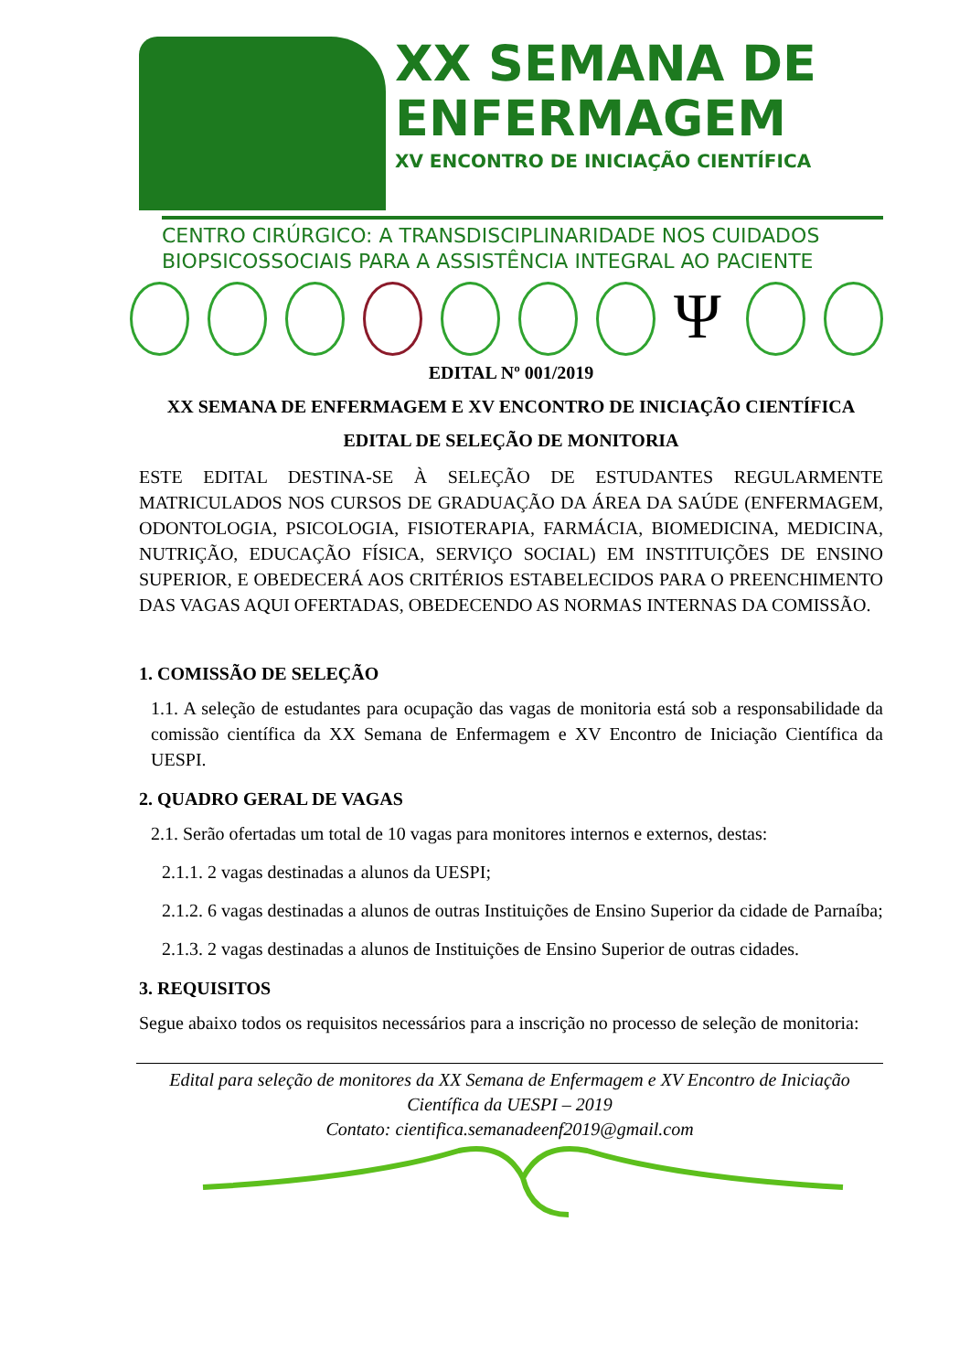XX SEMANA DE
ENFERMAGEM
XV ENCONTRO DE INICIAÇÃO CIENTÍFICA
CENTRO CIRÚRGICO: A TRANSDISCIPLINARIDADE NOS CUIDADOS
BIOPSICOSSOCIAIS PARA A ASSISTÊNCIA INTEGRAL AO PACIENTE
Ψ
EDITAL Nº 001/2019
XX SEMANA DE ENFERMAGEM E XV ENCONTRO DE INICIAÇÃO CIENTÍFICA
EDITAL DE SELEÇÃO DE MONITORIA
ESTE EDITAL DESTINA-SE À SELEÇÃO DE ESTUDANTES REGULARMENTE MATRICULADOS NOS CURSOS DE GRADUAÇÃO DA ÁREA DA SAÚDE (ENFERMAGEM, ODONTOLOGIA, PSICOLOGIA, FISIOTERAPIA, FARMÁCIA, BIOMEDICINA, MEDICINA, NUTRIÇÃO, EDUCAÇÃO FÍSICA, SERVIÇO SOCIAL) EM INSTITUIÇÕES DE ENSINO SUPERIOR, E OBEDECERÁ AOS CRITÉRIOS ESTABELECIDOS PARA O PREENCHIMENTO DAS VAGAS AQUI OFERTADAS, OBEDECENDO AS NORMAS INTERNAS DA COMISSÃO.
1. COMISSÃO DE SELEÇÃO
1.1. A seleção de estudantes para ocupação das vagas de monitoria está sob a responsabilidade da comissão científica da XX Semana de Enfermagem e XV Encontro de Iniciação Científica da UESPI.
2. QUADRO GERAL DE VAGAS
2.1. Serão ofertadas um total de 10 vagas para monitores internos e externos, destas:
2.1.1. 2 vagas destinadas a alunos da UESPI;
2.1.2. 6 vagas destinadas a alunos de outras Instituições de Ensino Superior da cidade de Parnaíba;
2.1.3. 2 vagas destinadas a alunos de Instituições de Ensino Superior de outras cidades.
3. REQUISITOS
Segue abaixo todos os requisitos necessários para a inscrição no processo de seleção de monitoria:
Edital para seleção de monitores da XX Semana de Enfermagem e XV Encontro de Iniciação Científica da UESPI – 2019
Contato: cientifica.semanadeenf2019@gmail.com